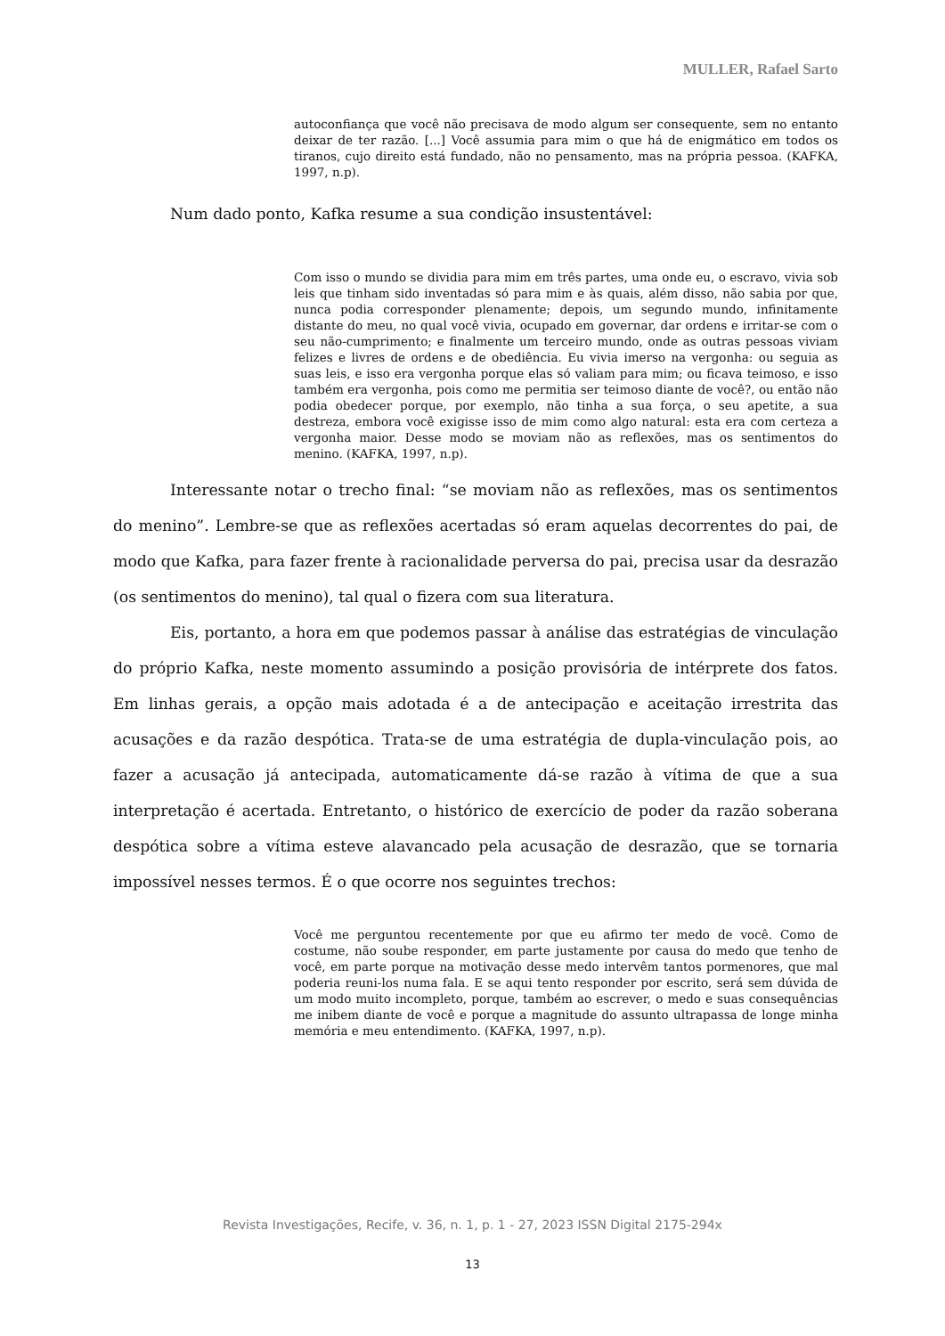MULLER, Rafael Sarto
autoconfiança que você não precisava de modo algum ser consequente, sem no entanto deixar de ter razão. [...] Você assumia para mim o que há de enigmático em todos os tiranos, cujo direito está fundado, não no pensamento, mas na própria pessoa. (KAFKA, 1997, n.p).
Num dado ponto, Kafka resume a sua condição insustentável:
Com isso o mundo se dividia para mim em três partes, uma onde eu, o escravo, vivia sob leis que tinham sido inventadas só para mim e às quais, além disso, não sabia por que, nunca podia corresponder plenamente; depois, um segundo mundo, infinitamente distante do meu, no qual você vivia, ocupado em governar, dar ordens e irritar-se com o seu não-cumprimento; e finalmente um terceiro mundo, onde as outras pessoas viviam felizes e livres de ordens e de obediência. Eu vivia imerso na vergonha: ou seguia as suas leis, e isso era vergonha porque elas só valiam para mim; ou ficava teimoso, e isso também era vergonha, pois como me permitia ser teimoso diante de você?, ou então não podia obedecer porque, por exemplo, não tinha a sua força, o seu apetite, a sua destreza, embora você exigisse isso de mim como algo natural: esta era com certeza a vergonha maior. Desse modo se moviam não as reflexões, mas os sentimentos do menino. (KAFKA, 1997, n.p).
Interessante notar o trecho final: “se moviam não as reflexões, mas os sentimentos do menino”. Lembre-se que as reflexões acertadas só eram aquelas decorrentes do pai, de modo que Kafka, para fazer frente à racionalidade perversa do pai, precisa usar da desrazão (os sentimentos do menino), tal qual o fizera com sua literatura.
Eis, portanto, a hora em que podemos passar à análise das estratégias de vinculação do próprio Kafka, neste momento assumindo a posição provisória de intérprete dos fatos. Em linhas gerais, a opção mais adotada é a de antecipação e aceitação irrestrita das acusações e da razão despótica. Trata-se de uma estratégia de dupla-vinculação pois, ao fazer a acusação já antecipada, automaticamente dá-se razão à vítima de que a sua interpretação é acertada. Entretanto, o histórico de exercício de poder da razão soberana despótica sobre a vítima esteve alavancado pela acusação de desrazão, que se tornaria impossível nesses termos. É o que ocorre nos seguintes trechos:
Você me perguntou recentemente por que eu afirmo ter medo de você. Como de costume, não soube responder, em parte justamente por causa do medo que tenho de você, em parte porque na motivação desse medo intervêm tantos pormenores, que mal poderia reuni-los numa fala. E se aqui tento responder por escrito, será sem dúvida de um modo muito incompleto, porque, também ao escrever, o medo e suas consequências me inibem diante de você e porque a magnitude do assunto ultrapassa de longe minha memória e meu entendimento. (KAFKA, 1997, n.p).
Revista Investigações, Recife, v. 36, n. 1, p. 1 - 27, 2023 ISSN Digital 2175-294x
13